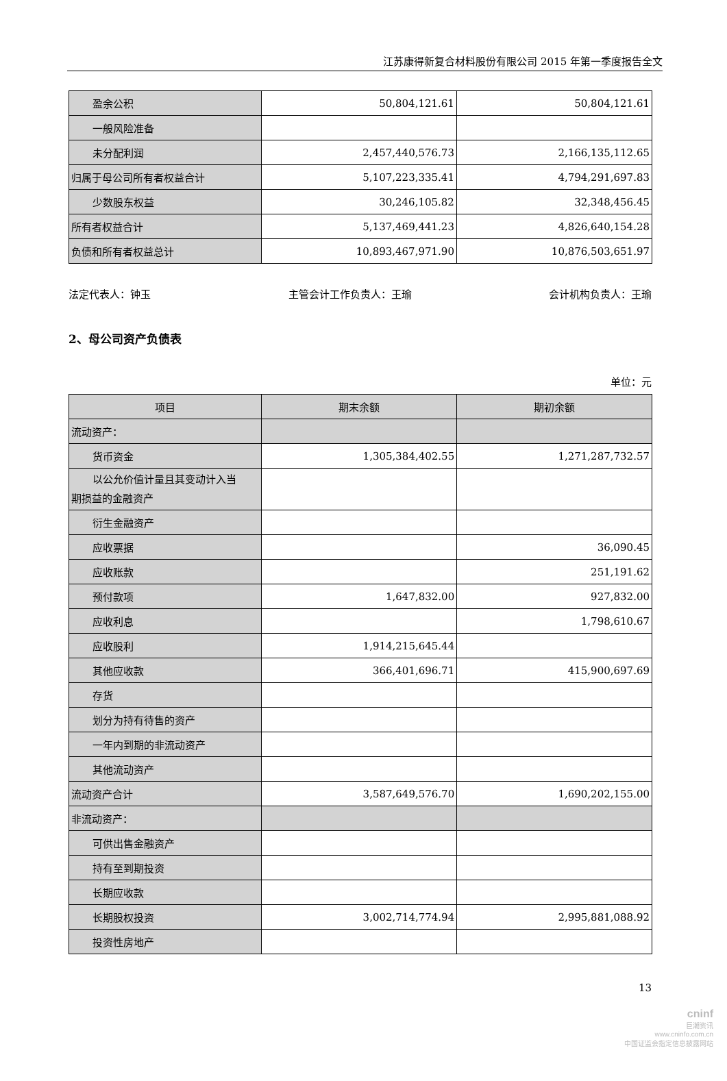江苏康得新复合材料股份有限公司 2015 年第一季度报告全文
| 盈余公积 | 50,804,121.61 | 50,804,121.61 |
| 一般风险准备 | | |
| 未分配利润 | 2,457,440,576.73 | 2,166,135,112.65 |
| 归属于母公司所有者权益合计 | 5,107,223,335.41 | 4,794,291,697.83 |
| 少数股东权益 | 30,246,105.82 | 32,348,456.45 |
| 所有者权益合计 | 5,137,469,441.23 | 4,826,640,154.28 |
| 负债和所有者权益总计 | 10,893,467,971.90 | 10,876,503,651.97 |
法定代表人：钟玉 主管会计工作负责人：王瑜 会计机构负责人：王瑜
2、母公司资产负债表
单位：元
| 项目 | 期末余额 | 期初余额 |
| --- | --- | --- |
| 流动资产： | | |
| 货币资金 | 1,305,384,402.55 | 1,271,287,732.57 |
| 以公允价值计量且其变动计入当 期损益的金融资产 | | |
| 衍生金融资产 | | |
| 应收票据 | | 36,090.45 |
| 应收账款 | | 251,191.62 |
| 预付款项 | 1,647,832.00 | 927,832.00 |
| 应收利息 | | 1,798,610.67 |
| 应收股利 | 1,914,215,645.44 | |
| 其他应收款 | 366,401,696.71 | 415,900,697.69 |
| 存货 | | |
| 划分为持有待售的资产 | | |
| 一年内到期的非流动资产 | | |
| 其他流动资产 | | |
| 流动资产合计 | 3,587,649,576.70 | 1,690,202,155.00 |
| 非流动资产： | | |
| 可供出售金融资产 | | |
| 持有至到期投资 | | |
| 长期应收款 | | |
| 长期股权投资 | 3,002,714,774.94 | 2,995,881,088.92 |
| 投资性房地产 | | |
13
cninf
巨潮资讯
www.cninfo.com.cn
中国证监会指定信息披露网站